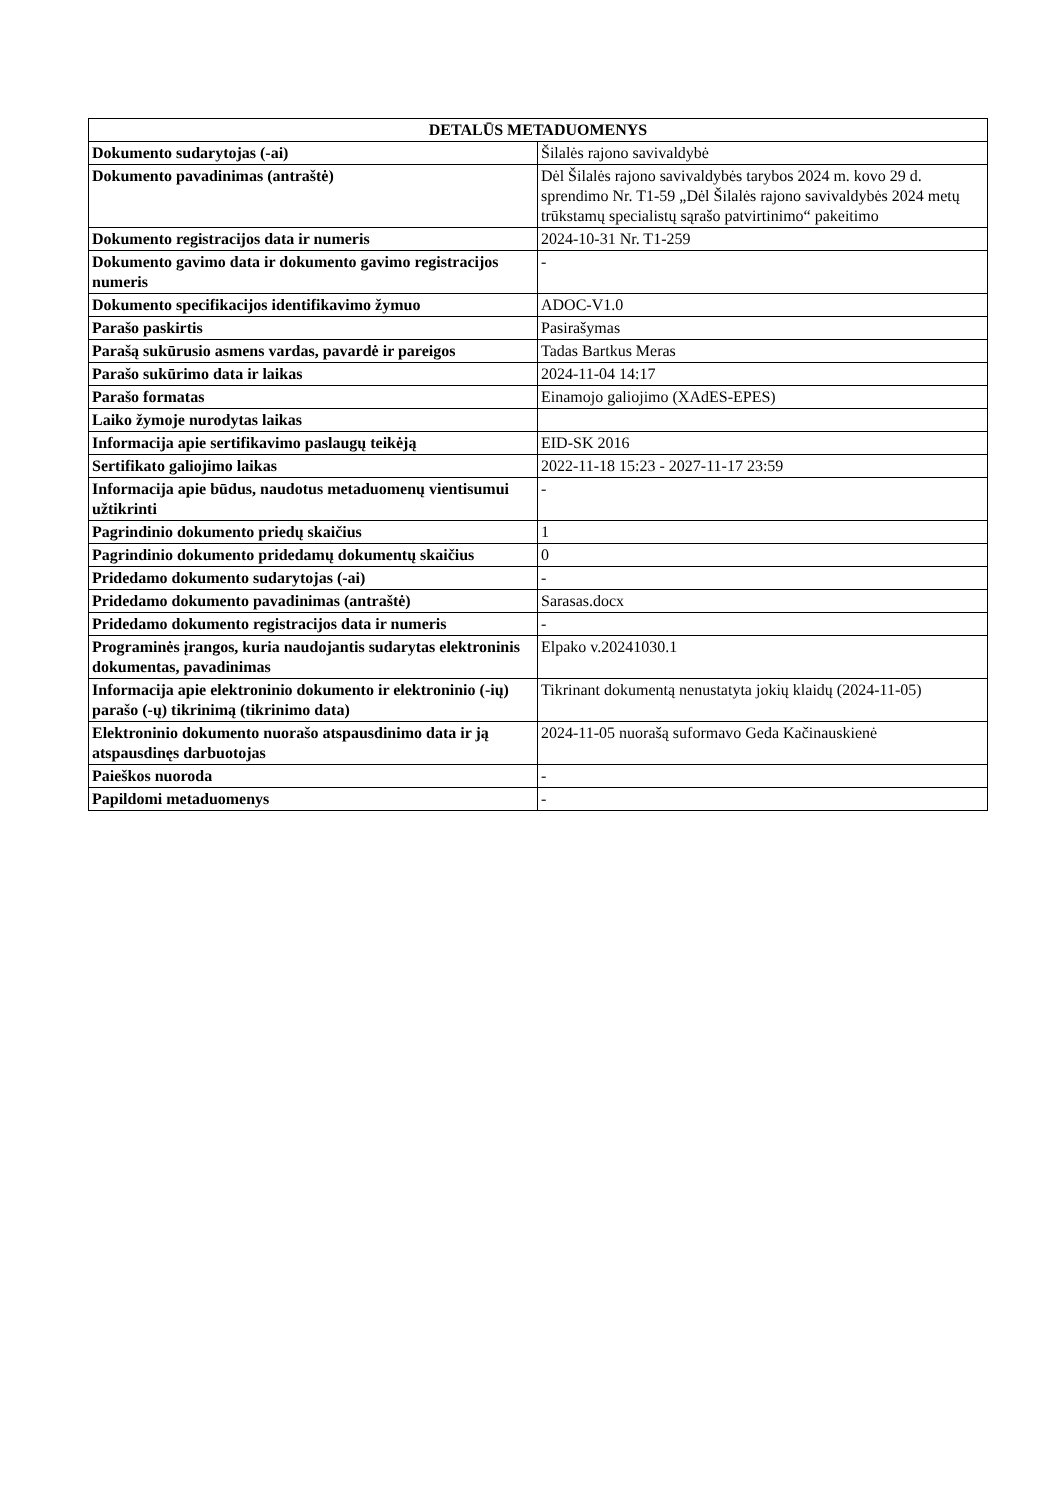| DETALŪS METADUOMENYS | |
| --- | --- |
| Dokumento sudarytojas (-ai) | Šilalės rajono savivaldybė |
| Dokumento pavadinimas (antraštė) | Dėl Šilalės rajono savivaldybės tarybos 2024 m. kovo 29 d. sprendimo Nr. T1-59 „Dėl Šilalės rajono savivaldybės 2024 metų trūkstamų specialistų sąrašo patvirtinimo“ pakeitimo |
| Dokumento registracijos data ir numeris | 2024-10-31 Nr. T1-259 |
| Dokumento gavimo data ir dokumento gavimo registracijos numeris | - |
| Dokumento specifikacijos identifikavimo žymuo | ADOC-V1.0 |
| Parašo paskirtis | Pasirašymas |
| Parašą sukūrusio asmens vardas, pavardė ir pareigos | Tadas Bartkus Meras |
| Parašo sukūrimo data ir laikas | 2024-11-04 14:17 |
| Parašo formatas | Einamojo galiojimo (XAdES-EPES) |
| Laiko žymoje nurodytas laikas | |
| Informacija apie sertifikavimo paslaugų teikėją | EID-SK 2016 |
| Sertifikato galiojimo laikas | 2022-11-18 15:23 - 2027-11-17 23:59 |
| Informacija apie būdus, naudotus metaduomenų vientisumui užtikrinti | - |
| Pagrindinio dokumento priedų skaičius | 1 |
| Pagrindinio dokumento pridedamų dokumentų skaičius | 0 |
| Pridedamo dokumento sudarytojas (-ai) | - |
| Pridedamo dokumento pavadinimas (antraštė) | Sarasas.docx |
| Pridedamo dokumento registracijos data ir numeris | - |
| Programinės įrangos, kuria naudojantis sudarytas elektroninis dokumentas, pavadinimas | Elpako v.20241030.1 |
| Informacija apie elektroninio dokumento ir elektroninio (-ių) parašo (-ų) tikrinimą (tikrinimo data) | Tikrinant dokumentą nenustatyta jokių klaidų (2024-11-05) |
| Elektroninio dokumento nuorašo atspausdinimo data ir ją atspausdinęs darbuotojas | 2024-11-05 nuorašą suformavo Geda Kačinauskienė |
| Paieškos nuoroda | - |
| Papildomi metaduomenys | - |